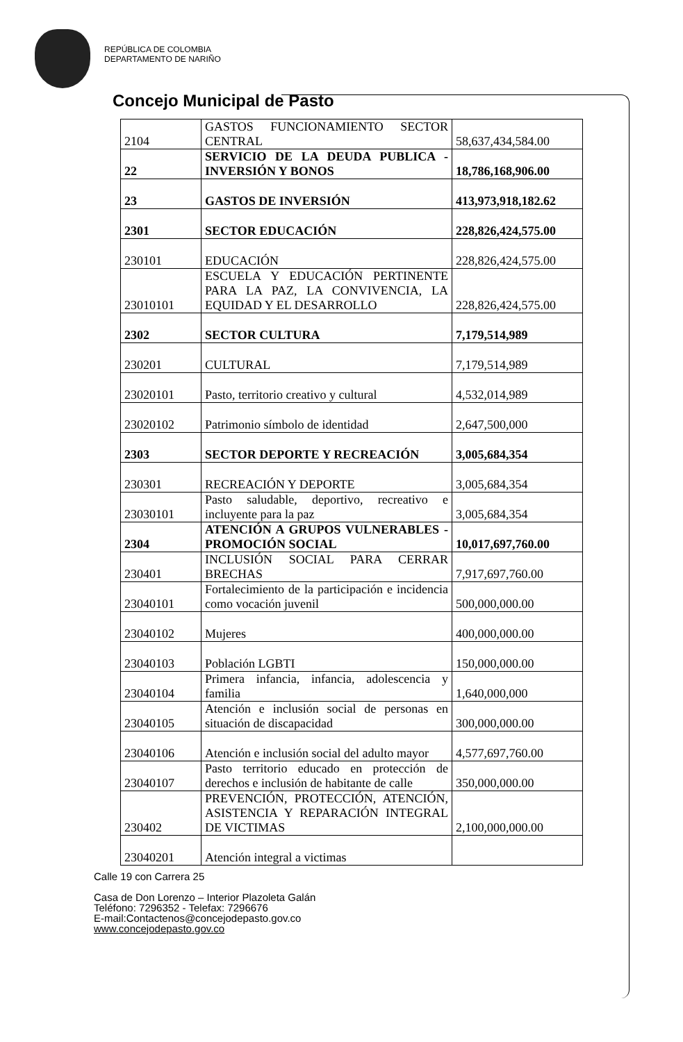REPÚBLICA DE COLOMBIA
DEPARTAMENTO DE NARIÑO
Concejo Municipal de Pasto
| 2104 | GASTOS FUNCIONAMIENTO SECTOR CENTRAL | 58,637,434,584.00 |
| 22 | SERVICIO DE LA DEUDA PUBLICA - INVERSIÓN Y BONOS | 18,786,168,906.00 |
| 23 | GASTOS DE INVERSIÓN | 413,973,918,182.62 |
| 2301 | SECTOR EDUCACIÓN | 228,826,424,575.00 |
| 230101 | EDUCACIÓN | 228,826,424,575.00 |
| 23010101 | ESCUELA Y EDUCACIÓN PERTINENTE PARA LA PAZ, LA CONVIVENCIA, LA EQUIDAD Y EL DESARROLLO | 228,826,424,575.00 |
| 2302 | SECTOR CULTURA | 7,179,514,989 |
| 230201 | CULTURAL | 7,179,514,989 |
| 23020101 | Pasto, territorio creativo y cultural | 4,532,014,989 |
| 23020102 | Patrimonio símbolo de identidad | 2,647,500,000 |
| 2303 | SECTOR DEPORTE Y RECREACIÓN | 3,005,684,354 |
| 230301 | RECREACIÓN Y DEPORTE | 3,005,684,354 |
| 23030101 | Pasto saludable, deportivo, recreativo e incluyente para la paz | 3,005,684,354 |
| 2304 | ATENCIÓN A GRUPOS VULNERABLES - PROMOCIÓN SOCIAL | 10,017,697,760.00 |
| 230401 | INCLUSIÓN SOCIAL PARA CERRAR BRECHAS | 7,917,697,760.00 |
| 23040101 | Fortalecimiento de la participación e incidencia como vocación juvenil | 500,000,000.00 |
| 23040102 | Mujeres | 400,000,000.00 |
| 23040103 | Población LGBTI | 150,000,000.00 |
| 23040104 | Primera infancia, infancia, adolescencia y familia | 1,640,000,000 |
| 23040105 | Atención e inclusión social de personas en situación de discapacidad | 300,000,000.00 |
| 23040106 | Atención e inclusión social del adulto mayor | 4,577,697,760.00 |
| 23040107 | Pasto territorio educado en protección de derechos e inclusión de habitante de calle | 350,000,000.00 |
| 230402 | PREVENCIÓN, PROTECCIÓN, ATENCIÓN, ASISTENCIA Y REPARACIÓN INTEGRAL DE VICTIMAS | 2,100,000,000.00 |
| 23040201 | Atención integral a victimas | |
Calle 19 con Carrera 25
Casa de Don Lorenzo – Interior Plazoleta Galán
Teléfono: 7296352 - Telefax: 7296676
E-mail:Contactenos@concejodepasto.gov.co
www.concejodepasto.gov.co